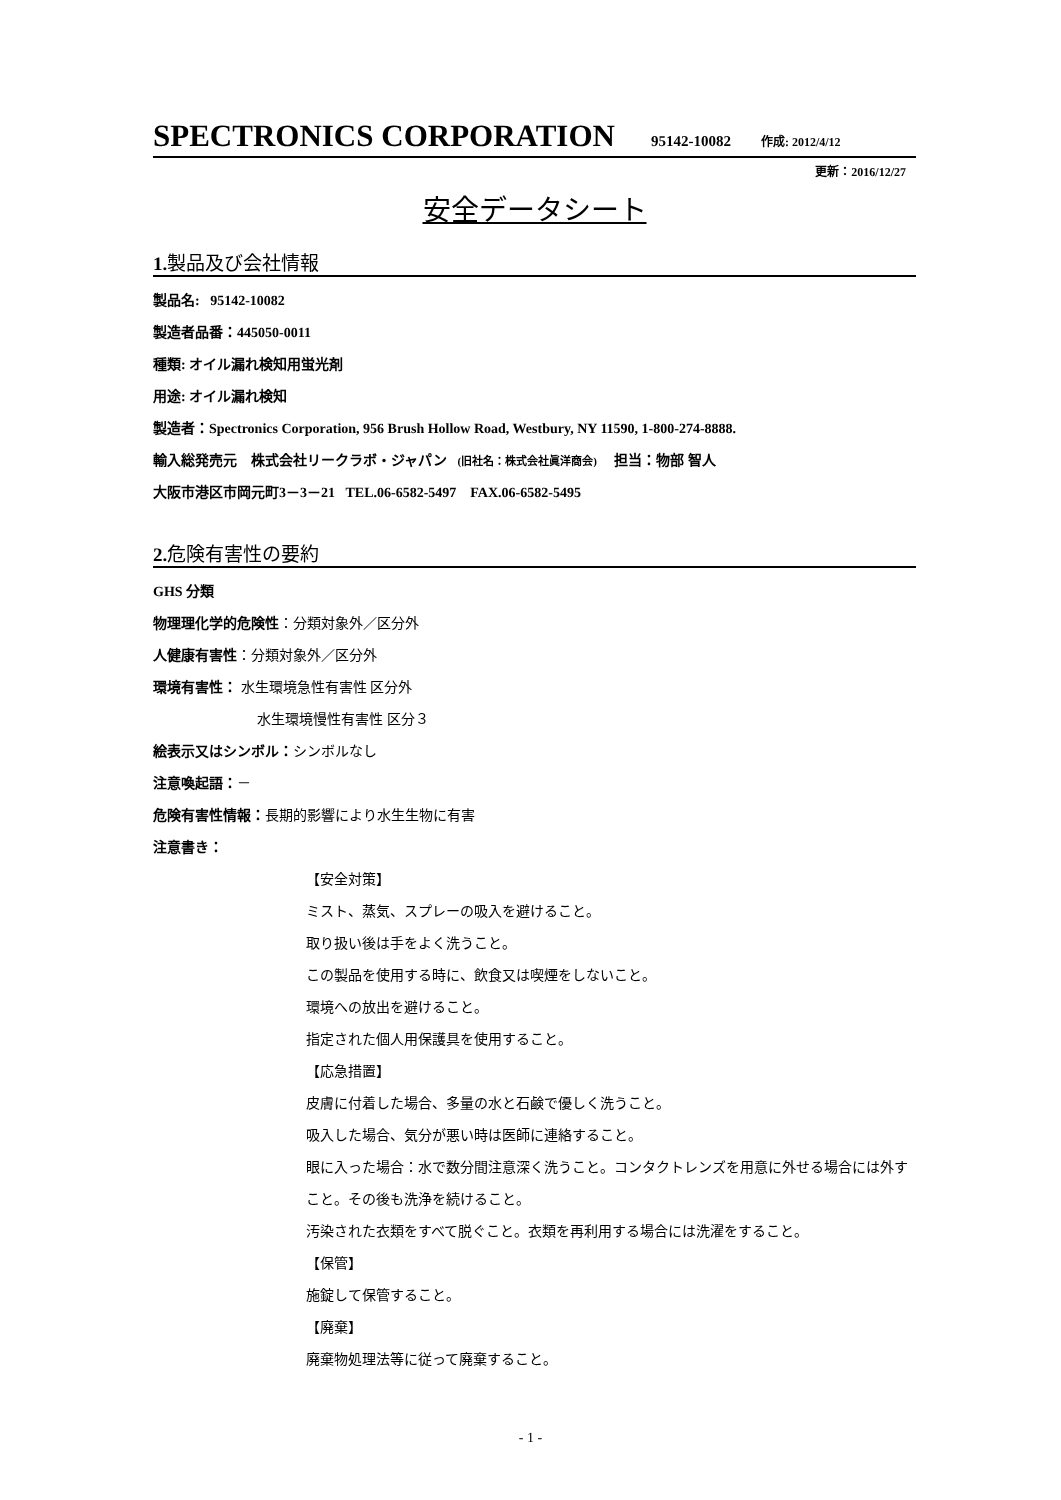SPECTRONICS CORPORATION 95142-10082 作成: 2012/4/12
更新：2016/12/27
安全データシート
1. 製品及び会社情報
製品名: 95142-10082
製造者品番：445050-0011
種類: オイル漏れ検知用蛍光剤
用途: オイル漏れ検知
製造者：Spectronics Corporation, 956 Brush Hollow Road, Westbury, NY 11590, 1-800-274-8888.
輸入総発売元 株式会社リークラボ・ジャパン (旧社名：株式会社眞洋商会) 担当：物部 智人
大阪市港区市岡元町3－3－21 TEL.06-6582-5497 FAX.06-6582-5495
2. 危険有害性の要約
GHS 分類
物理理化学的危険性：分類対象外／区分外
人健康有害性：分類対象外／区分外
環境有害性： 水生環境急性有害性 区分外
水生環境慢性有害性 区分３
絵表示又はシンボル：シンボルなし
注意喚起語：－
危険有害性情報：長期的影響により水生生物に有害
注意書き：
【安全対策】
ミスト、蒸気、スプレーの吸入を避けること。
取り扱い後は手をよく洗うこと。
この製品を使用する時に、飲食又は喫煙をしないこと。
環境への放出を避けること。
指定された個人用保護具を使用すること。
【応急措置】
皮膚に付着した場合、多量の水と石鹸で優しく洗うこと。
吸入した場合、気分が悪い時は医師に連絡すること。
眼に入った場合：水で数分間注意深く洗うこと。コンタクトレンズを用意に外せる場合には外すこと。その後も洗浄を続けること。
汚染された衣類をすべて脱ぐこと。衣類を再利用する場合には洗濯をすること。
【保管】
施錠して保管すること。
【廃棄】
廃棄物処理法等に従って廃棄すること。
- 1 -